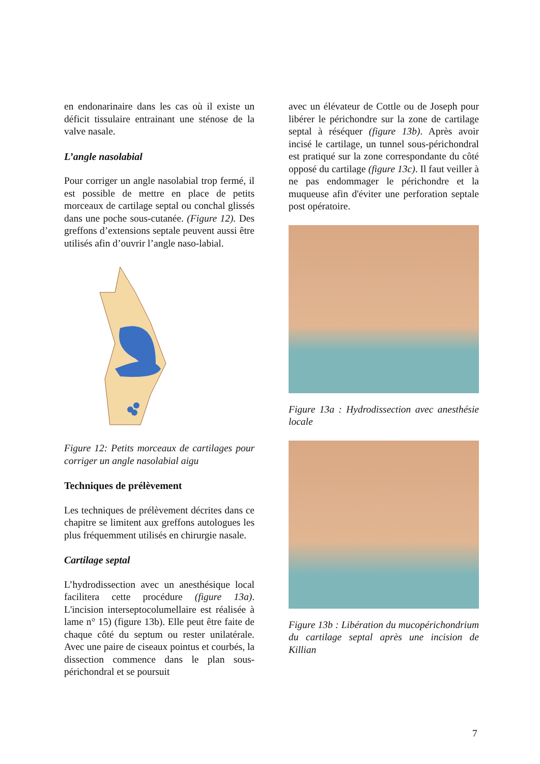en endonarinaire dans les cas où il existe un déficit tissulaire entrainant une sténose de la valve nasale.
L’angle nasolabial
Pour corriger un angle nasolabial trop fermé, il est possible de mettre en place de petits morceaux de cartilage septal ou conchal glissés dans une poche sous-cutanée. (Figure 12). Des greffons d’extensions septale peuvent aussi être utilisés afin d’ouvrir l’angle naso-labial.
Figure 12: Petits morceaux de cartilages pour corriger un angle nasolabial aigu
Techniques de prélèvement
Les techniques de prélèvement décrites dans ce chapitre se limitent aux greffons autologues les plus fréquemment utilisés en chirurgie nasale.
Cartilage septal
L’hydrodissection avec un anesthésique local facilitera cette procédure (figure 13a). L'incision interseptocolumellaire est réalisée à lame n° 15) (figure 13b). Elle peut être faite de chaque côté du septum ou rester unilatérale. Avec une paire de ciseaux pointus et courbés, la dissection commence dans le plan sous-périchondral et se poursuit
avec un élévateur de Cottle ou de Joseph pour libérer le périchondre sur la zone de cartilage septal à réséquer (figure 13b). Après avoir incisé le cartilage, un tunnel sous-périchondral est pratiqué sur la zone correspondante du côté opposé du cartilage (figure 13c). Il faut veiller à ne pas endommager le périchondre et la muqueuse afin d'éviter une perforation septale post opératoire.
Figure 13a : Hydrodissection avec anesthésie locale
Figure 13b : Libération du mucopérichondrium du cartilage septal après une incision de Killian
7